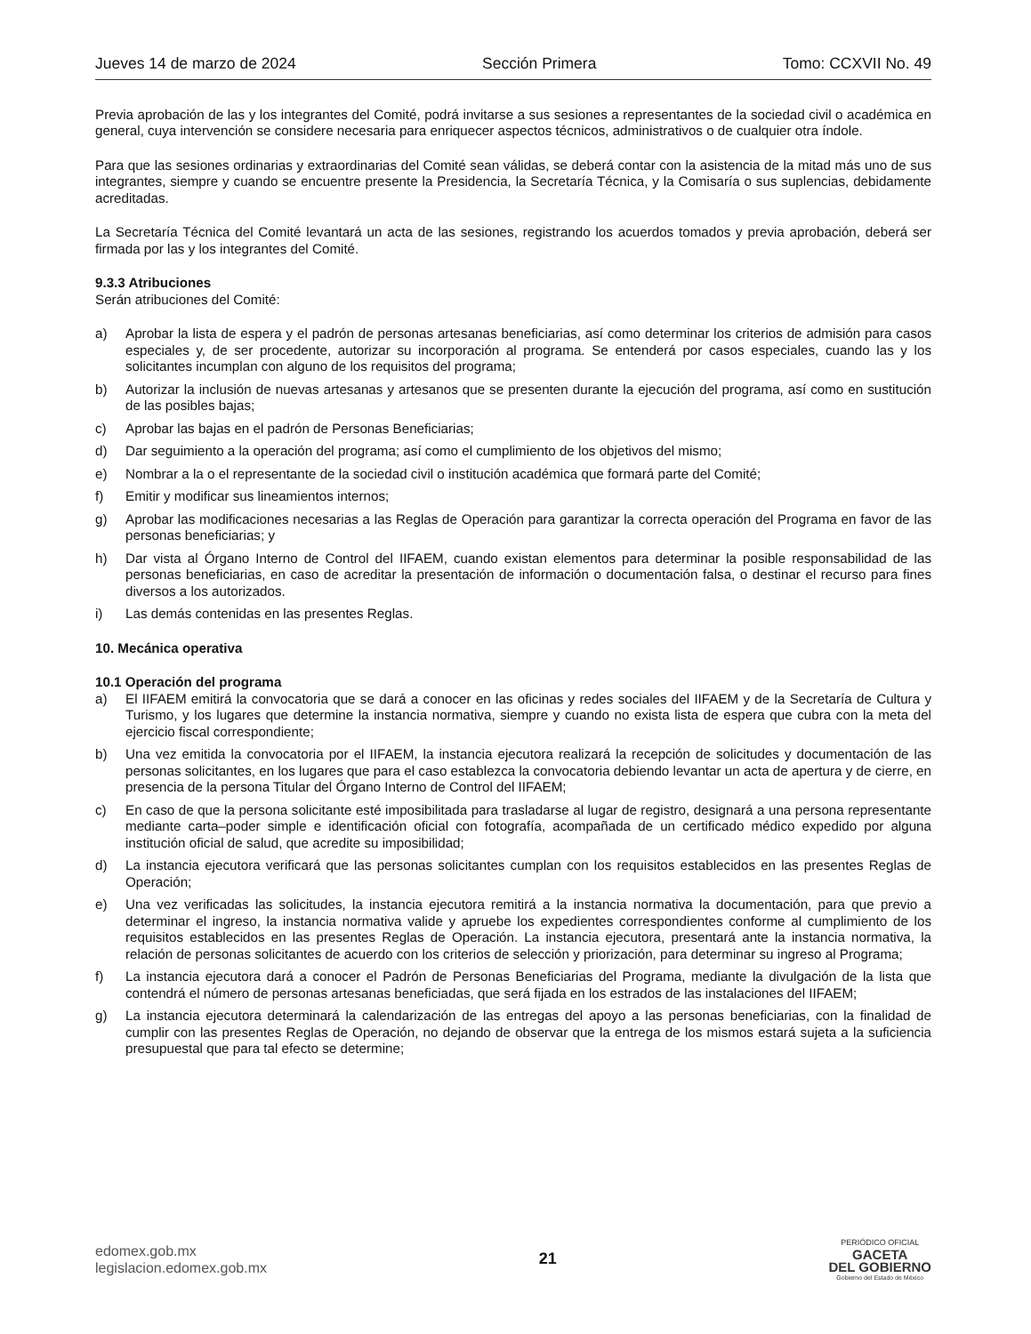Jueves 14 de marzo de 2024 Sección Primera Tomo: CCXVII No. 49
Previa aprobación de las y los integrantes del Comité, podrá invitarse a sus sesiones a representantes de la sociedad civil o académica en general, cuya intervención se considere necesaria para enriquecer aspectos técnicos, administrativos o de cualquier otra índole.
Para que las sesiones ordinarias y extraordinarias del Comité sean válidas, se deberá contar con la asistencia de la mitad más uno de sus integrantes, siempre y cuando se encuentre presente la Presidencia, la Secretaría Técnica, y la Comisaría o sus suplencias, debidamente acreditadas.
La Secretaría Técnica del Comité levantará un acta de las sesiones, registrando los acuerdos tomados y previa aprobación, deberá ser firmada por las y los integrantes del Comité.
9.3.3 Atribuciones
Serán atribuciones del Comité:
a) Aprobar la lista de espera y el padrón de personas artesanas beneficiarias, así como determinar los criterios de admisión para casos especiales y, de ser procedente, autorizar su incorporación al programa. Se entenderá por casos especiales, cuando las y los solicitantes incumplan con alguno de los requisitos del programa;
b) Autorizar la inclusión de nuevas artesanas y artesanos que se presenten durante la ejecución del programa, así como en sustitución de las posibles bajas;
c) Aprobar las bajas en el padrón de Personas Beneficiarias;
d) Dar seguimiento a la operación del programa; así como el cumplimiento de los objetivos del mismo;
e) Nombrar a la o el representante de la sociedad civil o institución académica que formará parte del Comité;
f) Emitir y modificar sus lineamientos internos;
g) Aprobar las modificaciones necesarias a las Reglas de Operación para garantizar la correcta operación del Programa en favor de las personas beneficiarias; y
h) Dar vista al Órgano Interno de Control del IIFAEM, cuando existan elementos para determinar la posible responsabilidad de las personas beneficiarias, en caso de acreditar la presentación de información o documentación falsa, o destinar el recurso para fines diversos a los autorizados.
i) Las demás contenidas en las presentes Reglas.
10. Mecánica operativa
10.1 Operación del programa
a) El IIFAEM emitirá la convocatoria que se dará a conocer en las oficinas y redes sociales del IIFAEM y de la Secretaría de Cultura y Turismo, y los lugares que determine la instancia normativa, siempre y cuando no exista lista de espera que cubra con la meta del ejercicio fiscal correspondiente;
b) Una vez emitida la convocatoria por el IIFAEM, la instancia ejecutora realizará la recepción de solicitudes y documentación de las personas solicitantes, en los lugares que para el caso establezca la convocatoria debiendo levantar un acta de apertura y de cierre, en presencia de la persona Titular del Órgano Interno de Control del IIFAEM;
c) En caso de que la persona solicitante esté imposibilitada para trasladarse al lugar de registro, designará a una persona representante mediante carta–poder simple e identificación oficial con fotografía, acompañada de un certificado médico expedido por alguna institución oficial de salud, que acredite su imposibilidad;
d) La instancia ejecutora verificará que las personas solicitantes cumplan con los requisitos establecidos en las presentes Reglas de Operación;
e) Una vez verificadas las solicitudes, la instancia ejecutora remitirá a la instancia normativa la documentación, para que previo a determinar el ingreso, la instancia normativa valide y apruebe los expedientes correspondientes conforme al cumplimiento de los requisitos establecidos en las presentes Reglas de Operación. La instancia ejecutora, presentará ante la instancia normativa, la relación de personas solicitantes de acuerdo con los criterios de selección y priorización, para determinar su ingreso al Programa;
f) La instancia ejecutora dará a conocer el Padrón de Personas Beneficiarias del Programa, mediante la divulgación de la lista que contendrá el número de personas artesanas beneficiadas, que será fijada en los estrados de las instalaciones del IIFAEM;
g) La instancia ejecutora determinará la calendarización de las entregas del apoyo a las personas beneficiarias, con la finalidad de cumplir con las presentes Reglas de Operación, no dejando de observar que la entrega de los mismos estará sujeta a la suficiencia presupuestal que para tal efecto se determine;
edomex.gob.mx
legislacion.edomex.gob.mx
21
PERIÓDICO OFICIAL
GACETA
DEL GOBIERNO
Gobierno del Estado de México